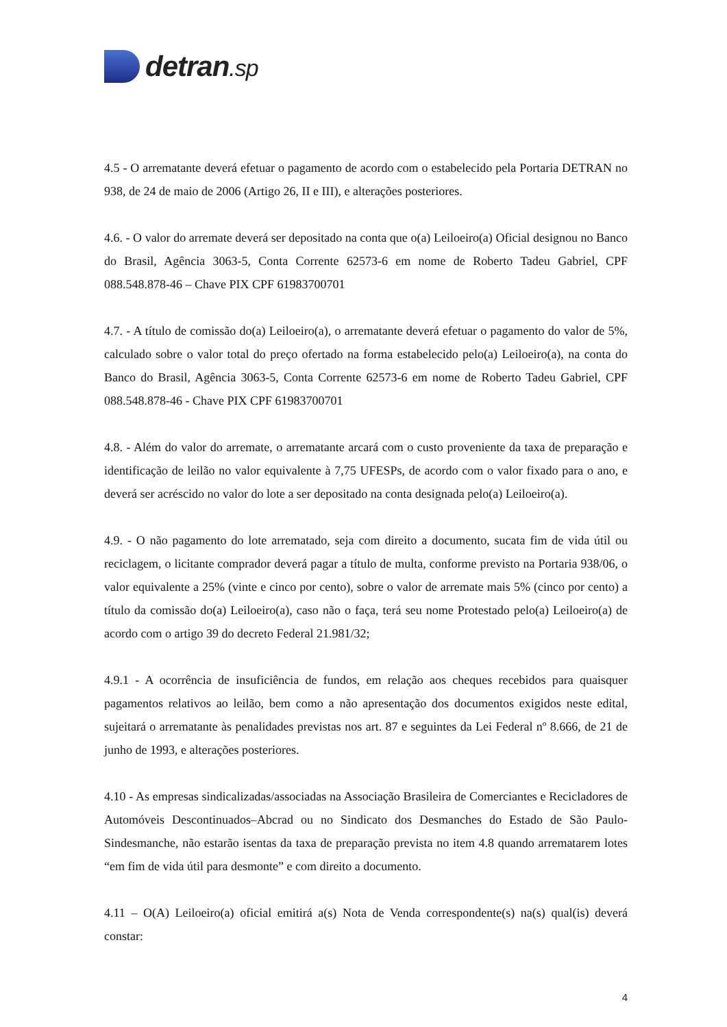detran.sp
4.5 - O arrematante deverá efetuar o pagamento de acordo com o estabelecido pela Portaria DETRAN no 938, de 24 de maio de 2006 (Artigo 26, II e III), e alterações posteriores.
4.6. - O valor do arremate deverá ser depositado na conta que o(a) Leiloeiro(a) Oficial designou no Banco do Brasil, Agência 3063-5, Conta Corrente 62573-6 em nome de Roberto Tadeu Gabriel, CPF 088.548.878-46 – Chave PIX CPF 61983700701
4.7. - A título de comissão do(a) Leiloeiro(a), o arrematante deverá efetuar o pagamento do valor de 5%, calculado sobre o valor total do preço ofertado na forma estabelecido pelo(a) Leiloeiro(a), na conta do Banco do Brasil, Agência 3063-5, Conta Corrente 62573-6 em nome de Roberto Tadeu Gabriel, CPF 088.548.878-46 ‑ Chave PIX CPF 61983700701
4.8. - Além do valor do arremate, o arrematante arcará com o custo proveniente da taxa de preparação e identificação de leilão no valor equivalente à 7,75 UFESPs, de acordo com o valor fixado para o ano, e deverá ser acréscido no valor do lote a ser depositado na conta designada pelo(a) Leiloeiro(a).
4.9. - O não pagamento do lote arrematado, seja com direito a documento, sucata fim de vida útil ou reciclagem, o licitante comprador deverá pagar a título de multa, conforme previsto na Portaria 938/06, o valor equivalente a 25% (vinte e cinco por cento), sobre o valor de arremate mais 5% (cinco por cento) a título da comissão do(a) Leiloeiro(a), caso não o faça, terá seu nome Protestado pelo(a) Leiloeiro(a) de acordo com o artigo 39 do decreto Federal 21.981/32;
4.9.1 - A ocorrência de insuficiência de fundos, em relação aos cheques recebidos para quaisquer pagamentos relativos ao leilão, bem como a não apresentação dos documentos exigidos neste edital, sujeitará o arrematante às penalidades previstas nos art. 87 e seguintes da Lei Federal nº 8.666, de 21 de junho de 1993, e alterações posteriores.
4.10 - As empresas sindicalizadas/associadas na Associação Brasileira de Comerciantes e Recicladores de Automóveis Descontinuados–Abcrad ou no Sindicato dos Desmanches do Estado de São Paulo-Sindesmanche, não estarão isentas da taxa de preparação prevista no item 4.8 quando arrematarem lotes “em fim de vida útil para desmonte” e com direito a documento.
4.11 – O(A) Leiloeiro(a) oficial emitirá a(s) Nota de Venda correspondente(s) na(s) qual(is) deverá constar:
4